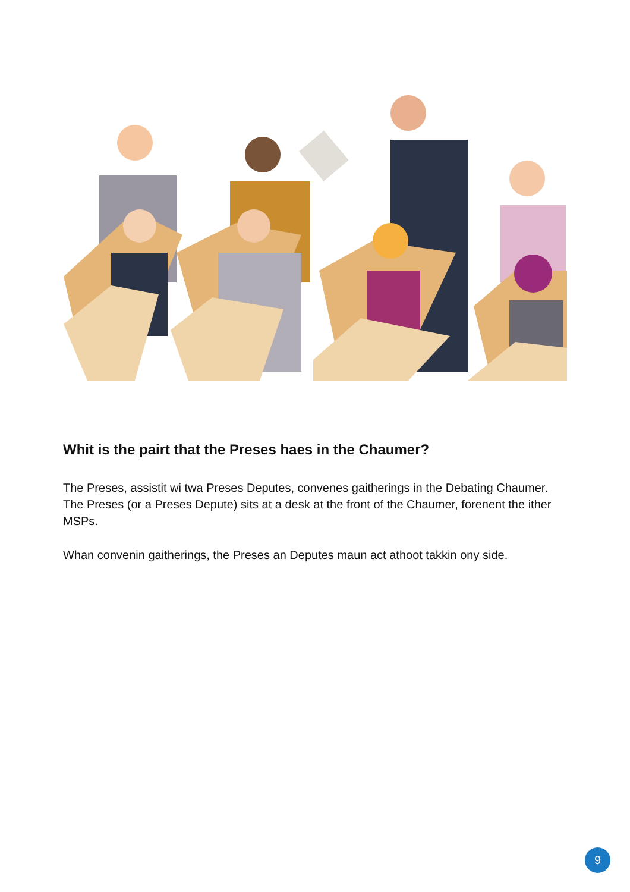Whit is the pairt that the Preses haes in the Chaumer?
The Preses, assistit wi twa Preses Deputes, convenes gaitherings in the Debating Chaumer. The Preses (or a Preses Depute) sits at a desk at the front of the Chaumer, forenent the ither MSPs.
Whan convenin gaitherings, the Preses an Deputes maun act athoot takkin ony side.
9